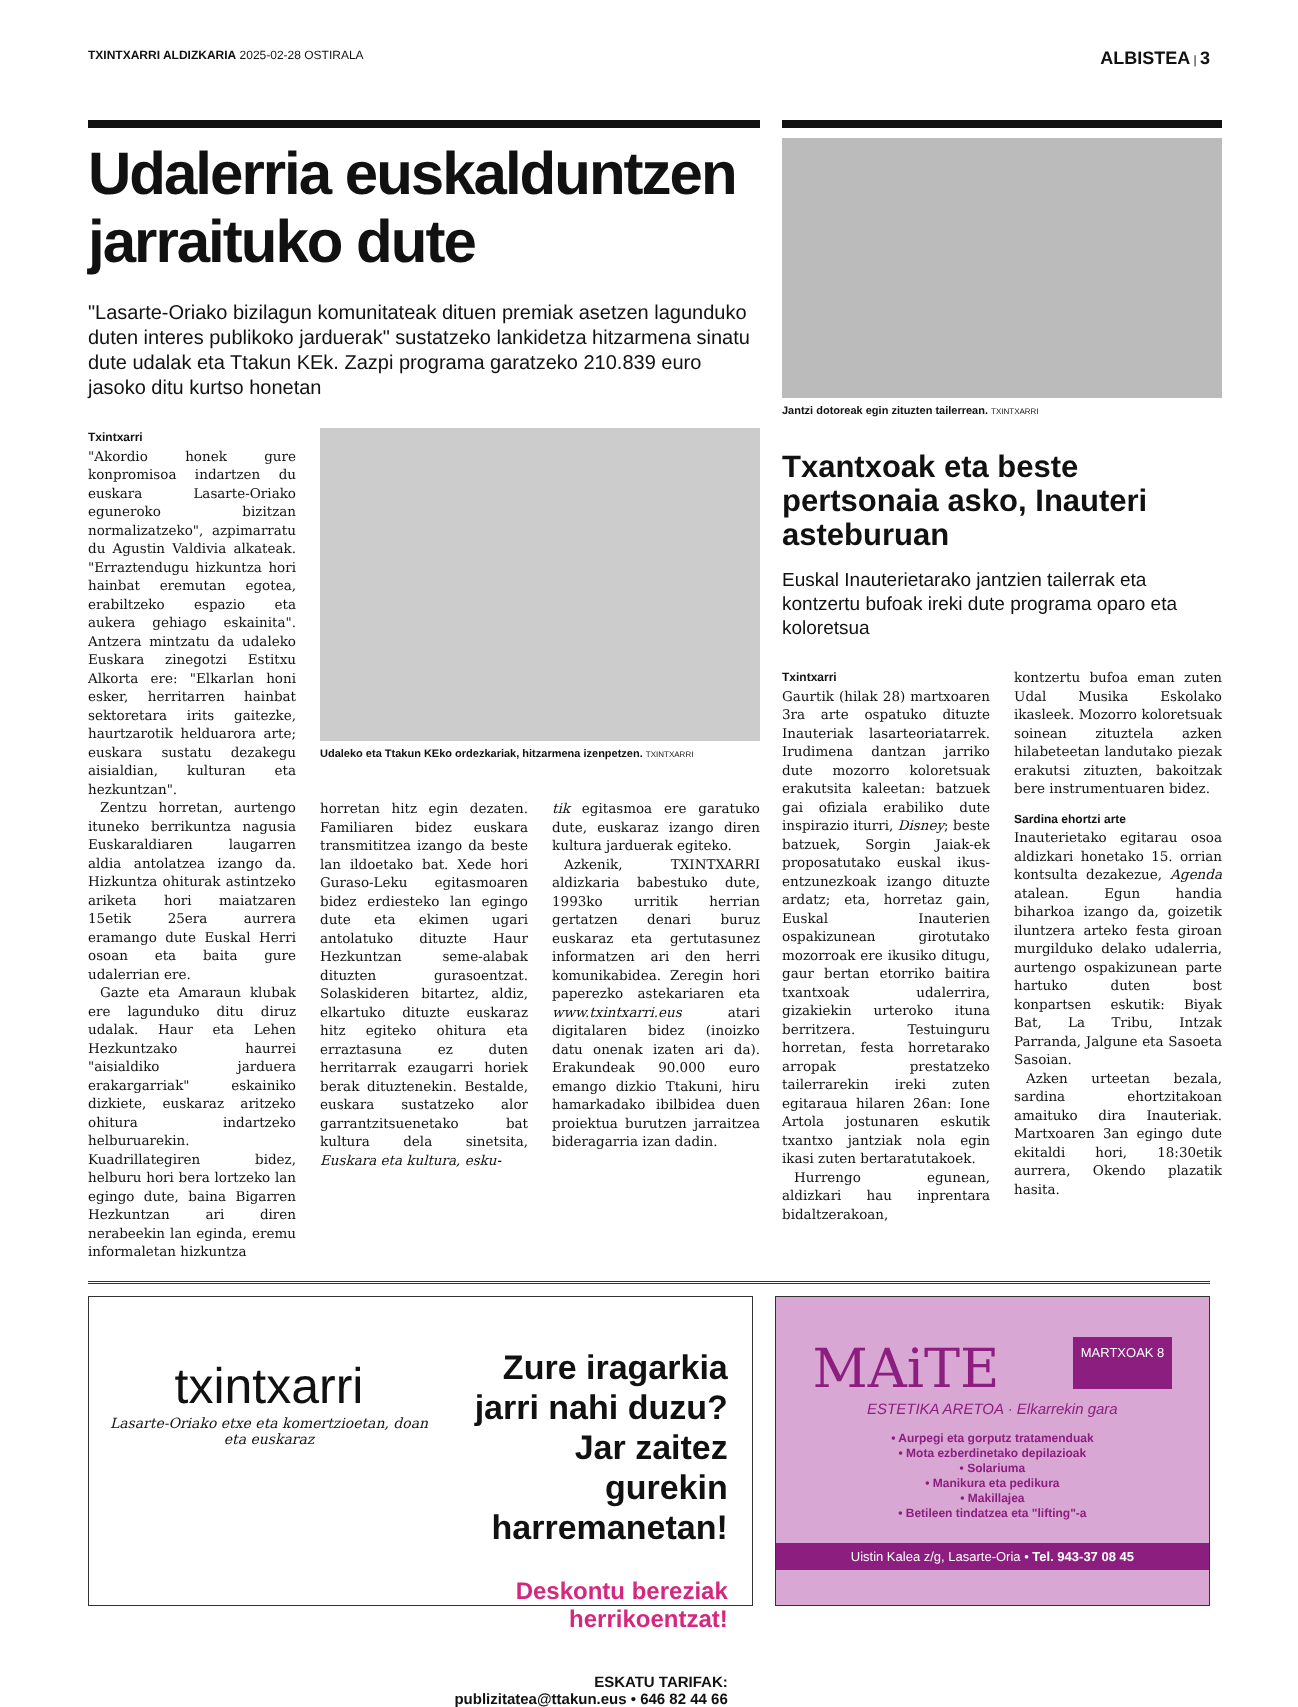TXINTXARRI ALDIZKARIA 2025-02-28 OSTIRALA
ALBISTEA | 3
Udalerria euskalduntzen jarraituko dute
"Lasarte-Oriako bizilagun komunitateak dituen premiak asetzen lagunduko duten interes publikoko jarduerak" sustatzeko lankidetza hitzarmena sinatu dute udalak eta Ttakun KEk. Zazpi programa garatzeko 210.839 euro jasoko ditu kurtso honetan
Txintxarri
"Akordio honek gure konpromisoa indartzen du euskara Lasarte-Oriako eguneroko bizitzan normalizatzeko", azpimarratu du Agustin Valdivia alkateak. "Erraztendugu hizkuntza hori hainbat eremutan egotea, erabiltzeko espazio eta aukera gehiago eskainita". Antzera mintzatu da udaleko Euskara zinegotzi Estitxu Alkorta ere: "Elkarlan honi esker, herritarren hainbat sektoretara irits gaitezke, haurtzarotik helduarora arte; euskara sustatu dezakegu aisialdian, kulturan eta hezkuntzan".
Zentzu horretan, aurtengo ituneko berrikuntza nagusia Euskaraldiaren laugarren aldia antolatzea izango da. Hizkuntza ohiturak astintzeko ariketa hori maiatzaren 15etik 25era aurrera eramango dute Euskal Herri osoan eta baita gure udalerrian ere.
Gazte eta Amaraun klubak ere lagunduko ditu diruz udalak. Haur eta Lehen Hezkuntzako haurrei "aisialdiko jarduera erakargarriak" eskainiko dizkiete, euskaraz aritzeko ohitura indartzeko helburuarekin. Kuadrillategiren bidez, helburu hori bera lortzeko lan egingo dute, baina Bigarren Hezkuntzan ari diren nerabeekin lan eginda, eremu informaletan hizkuntza
Udaleko eta Ttakun KEko ordezkariak, hitzarmena izenpetzen. TXINTXARRI
horretan hitz egin dezaten. Familiaren bidez euskara transmititzea izango da beste lan ildoetako bat. Xede hori Guraso-Leku egitasmoaren bidez erdiesteko lan egingo dute eta ekimen ugari antolatuko dituzte Haur Hezkuntzan seme-alabak dituzten gurasoentzat. Solaskideren bitartez, aldiz, elkartuko dituzte euskaraz hitz egiteko ohitura eta erraztasuna ez duten herritarrak ezaugarri horiek berak dituztenekin. Bestalde, euskara sustatzeko alor garrantzitsuenetako bat kultura dela sinetsita, Euskara eta kultura, esku-
tik egitasmoa ere garatuko dute, euskaraz izango diren kultura jarduerak egiteko.
Azkenik, TXINTXARRI aldizkaria babestuko dute, 1993ko urritik herrian gertatzen denari buruz euskaraz eta gertutasunez informatzen ari den herri komunikabidea. Zeregin hori paperezko astekariaren eta www.txintxarri.eus atari digitalaren bidez (inoizko datu onenak izaten ari da). Erakundeak 90.000 euro emango dizkio Ttakuni, hiru hamarkadako ibilbidea duen proiektua burutzen jarraitzea bideragarria izan dadin.
Jantzi dotoreak egin zituzten tailerrean. TXINTXARRI
Txantxoak eta beste pertsonaia asko, Inauteri asteburuan
Euskal Inauterietarako jantzien tailerrak eta kontzertu bufoak ireki dute programa oparo eta koloretsua
Txintxarri
Gaurtik (hilak 28) martxoaren 3ra arte ospatuko dituzte Inauteriak lasarteoriatarrek. Irudimena dantzan jarriko dute mozorro koloretsuak erakutsita kaleetan: batzuek gai ofiziala erabiliko dute inspirazio iturri, Disney; beste batzuek, Sorgin Jaiak-ek proposatutako euskal ikus-entzunezkoak izango dituzte ardatz; eta, horretaz gain, Euskal Inauterien ospakizunean girotutako mozorroak ere ikusiko ditugu, gaur bertan etorriko baitira txantxoak udalerrira, gizakiekin urteroko ituna berritzera. Testuinguru horretan, festa horretarako arropak prestatzeko tailerrarekin ireki zuten egitaraua hilaren 26an: Ione Artola jostunaren eskutik txantxo jantziak nola egin ikasi zuten bertaratutakoek.
Hurrengo egunean, aldizkari hau inprentara bidaltzerakoan,
kontzertu bufoa eman zuten Udal Musika Eskolako ikasleek. Mozorro koloretsuak soinean zituztela azken hilabeteetan landutako piezak erakutsi zituzten, bakoitzak bere instrumentuaren bidez.
Sardina ehortzi arte
Inauterietako egitarau osoa aldizkari honetako 15. orrian kontsulta dezakezue, Agenda atalean. Egun handia biharkoa izango da, goizetik iluntzera arteko festa giroan murgilduko delako udalerria, aurtengo ospakizunean parte hartuko duten bost konpartsen eskutik: Biyak Bat, La Tribu, Intzak Parranda, Jalgune eta Sasoeta Sasoian.
Azken urteetan bezala, sardina ehortzitakoan amaituko dira Inauteriak. Martxoaren 3an egingo dute ekitaldi hori, 18:30etik aurrera, Okendo plazatik hasita.
txintxarri
Lasarte-Oriako etxe eta komertzioetan, doan eta euskaraz
Zure iragarkia jarri nahi duzu? Jar zaitez gurekin harremanetan!
Deskontu bereziak herrikoentzat!
ESKATU TARIFAK: publizitatea@ttakun.eus • 646 82 44 66
MAiTE
MARTXOAK 8
ESTETIKA ARETOA · Elkarrekin gara
• Aurpegi eta gorputz tratamenduak
• Mota ezberdinetako depilazioak
• Solariuma
• Manikura eta pedikura
• Makillajea
• Betileen tindatzea eta "lifting"-a
Uistin Kalea z/g, Lasarte-Oria • Tel. 943-37 08 45